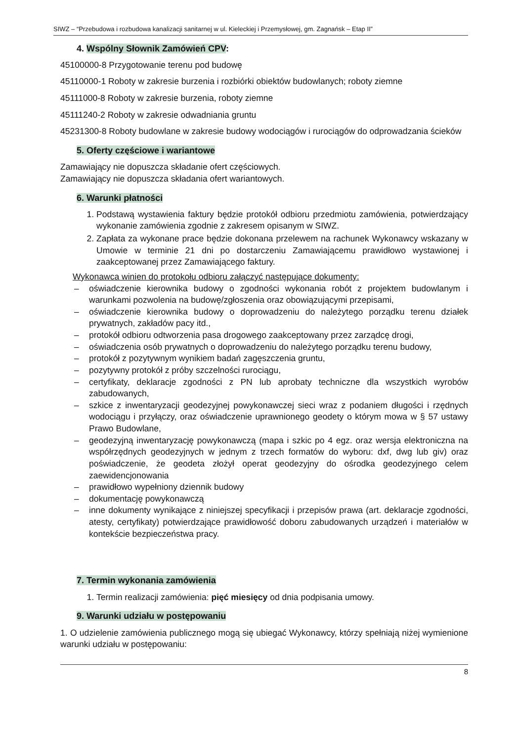SIWZ – “Przebudowa i rozbudowa kanalizacji sanitarnej w ul. Kieleckiej i Przemysłowej, gm. Zagnańsk – Etap II”
4. Wspólny Słownik Zamówień CPV:
45100000-8 Przygotowanie terenu pod budowę
45110000-1 Roboty w zakresie burzenia i rozbiórki obiektów budowlanych; roboty ziemne
45111000-8 Roboty w zakresie burzenia, roboty ziemne
45111240-2 Roboty w zakresie odwadniania gruntu
45231300-8 Roboty budowlane w zakresie budowy wodociągów i rurociągów do odprowadzania ścieków
5. Oferty częściowe i wariantowe
Zamawiający nie dopuszcza składanie ofert częściowych.
Zamawiający nie dopuszcza składania ofert wariantowych.
6. Warunki płatności
1. Podstawą wystawienia faktury będzie protokół odbioru przedmiotu zamówienia, potwierdzający wykonanie zamówienia zgodnie z zakresem opisanym w SIWZ.
2. Zapłata za wykonane prace będzie dokonana przelewem na rachunek Wykonawcy wskazany w Umowie w terminie 21 dni po dostarczeniu Zamawiającemu prawidłowo wystawionej i zaakceptowanej przez Zamawiającego faktury.
Wykonawca winien do protokołu odbioru załączyć następujące dokumenty:
– oświadczenie kierownika budowy o zgodności wykonania robót z projektem budowlanym i warunkami pozwolenia na budowę/zgłoszenia oraz obowiązującymi przepisami,
– oświadczenie kierownika budowy o doprowadzeniu do należytego porządku terenu działek prywatnych, zakładów pacy itd.,
– protokół odbioru odtworzenia pasa drogowego zaakceptowany przez zarządcę drogi,
– oświadczenia osób prywatnych o doprowadzeniu do należytego porządku terenu budowy,
– protokół z pozytywnym wynikiem badań zagęszczenia gruntu,
– pozytywny protokół z próby szczelności rurociągu,
– certyfikaty, deklaracje zgodności z PN lub aprobaty techniczne dla wszystkich wyrobów zabudowanych,
– szkice z inwentaryzacji geodezyjnej powykonawczej sieci wraz z podaniem długości i rzędnych wodociągu i przyłączy, oraz oświadczenie uprawnionego geodety o którym mowa w § 57 ustawy Prawo Budowlane,
– geodezyjną inwentaryzację powykonawczą (mapa i szkic po 4 egz. oraz wersja elektroniczna na współrzędnych geodezyjnych w jednym z trzech formatów do wyboru: dxf, dwg lub giv) oraz poświadczenie, że geodeta złożył operat geodezyjny do ośrodka geodezyjnego celem zaewidencjonowania
– prawidłowo wypełniony dziennik budowy
– dokumentację powykonawczą
– inne dokumenty wynikające z niniejszej specyfikacji i przepisów prawa (art. deklaracje zgodności, atesty, certyfikaty) potwierdzające prawidłowość doboru zabudowanych urządzeń i materiałów w kontekście bezpieczeństwa pracy.
7. Termin wykonania zamówienia
1. Termin realizacji zamówienia: pięć miesięcy od dnia podpisania umowy.
9. Warunki udziału w postępowaniu
1. O udzielenie zamówienia publicznego mogą się ubiegać Wykonawcy, którzy spełniają niżej wymienione warunki udziału w postępowaniu:
8